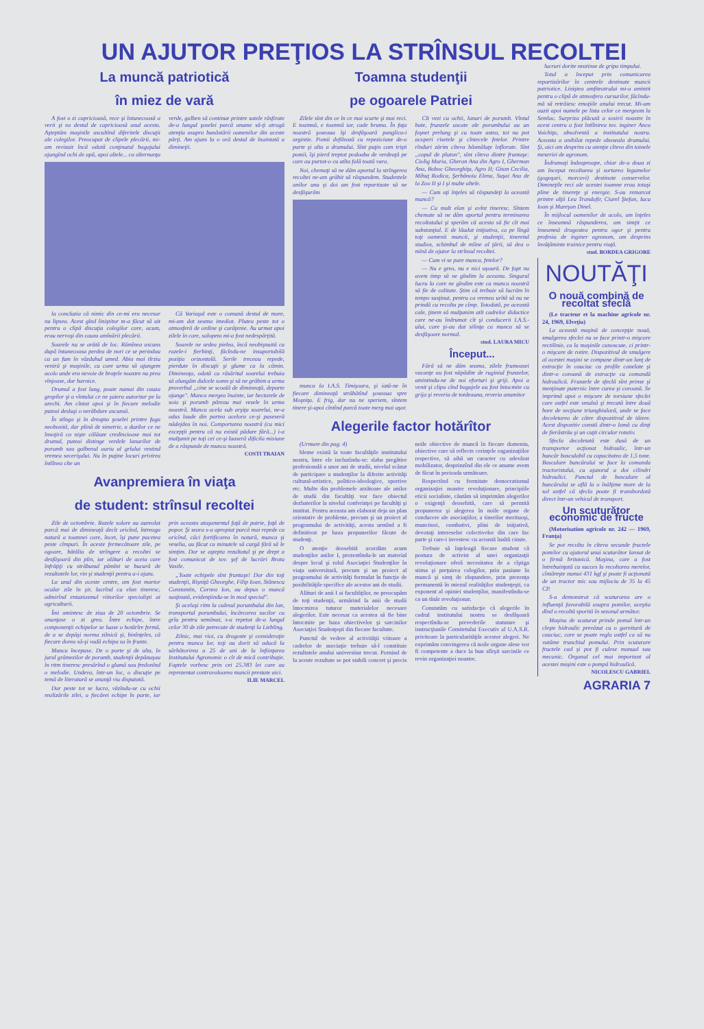UN AJUTOR PREŢIOS LA STRÎNSUL RECOLTEI
La muncă patriotică
în miez de vară
A fost o zi capricioasă, rece şi întunecoasă a verii şi ea destul de capricioasă anul acesta. Aşteptăm maşinile ascultînd diferitele discuţii ale colegilor. Preocupat de clipele plecării, mi-am revizuit încă odată conţinutul bagajului ajungînd ochi de apă, apoi altele... ca alternanţa verde, galben să continue printre satele răsfirate de-a lungul şoselei parcă anume să-ţi atragă atenţia asupra bunăstării oamenilor din aceste părţi. Am ajuns la o oră destul de înaintată a dimineţii.
la concluzia că nimic din ce-mi era necesar nu lipsea. Acest gînd liniştitor m-a făcut să uit pentru o clipă discuţia colegilor care, acum, erau nervoşi din cauza amînării plecării.
Soarele nu se arătă de loc. Rămînea ascuns după întunecoasa perdea de nori ce se perindau ca un fum în văzduhul umed. Abia mai tîrziu veniră şi maşinile, cu care urma să ajungem acolo unde era nevoie de braţele noastre nu prea vînjoase, dar harnice.
Drumul a fost lung, poate numai din cauza gropilor şi a vîntului ce ne şuiera autoritar pe la urechi. Am cîntat apoi şi în fiecare melodie puteai desluşi o nerăbdare ascunsă.
În stînga şi în dreapta şoselei printre fuga neobosită, dar plină de simetrie, a duzilor ce ne însoţiră ca nişte călăuze credincioase mai tot drumul, puteai distinge verdele lanurilor de porumb sau galbenul auriu al grîului vestind vremea secerişului. Nu în puţine locuri privirea întîlnea cîte un
Că Variaşul este o comună destul de mare, mi-am dat seama imediat. Plutea peste tot o atmosferă de ordine şi curăţenie. Au urmat apoi zilele în care, salopeta mi-a fost nedespărţită.
Soarele ne ardea pielea, încă neobişnuită cu razele-i fierbinţi, făcîndu-ne insuportabilă poziţia orizontală. Serile treceau repede, pierdute în discuţii şi glume ca la cămin. Dimineaţa, odată cu răsăritul soarelui trebuia să alungăm dulcele somn şi să ne grăbim a urma proverbul „cine se scoală de dimineaţă, departe ajunge". Munca mergea înainte, iar hectarele de soia şi porumb păreau mai vesele în urma noastră. Munca acela sub arşiţa soarelui, ne-a adus laude din partea acelora ce-şi puseseră nădejdea în noi. Comportarea noastră (cu mici excepţii pentru că nu există pădure fără...) i-a mulţumit pe toţi cei ce-şi luaseră dificila misiune de a răspunde de munca noastră.
COSTI TRAIAN
Avanpremiera în viaţa
de student: strînsul recoltei
Zile de octombrie. Razele solare au aureolat parcă mai de dimineaţă decît oricînd, întreaga natură a toamnei care, încet, îşi pune pacetea peste cîmpuri. În aceste fermecătoare zile, pe ogoare, bătălia de strîngere a recoltei se desfăşoară din plin, iar alături de aceia care înfrăţiţi cu străbunul pămînt se bucură de rezultatele lor, vin şi studenţii pentru a-i ajuta.
La unul din aceste centre, am fost martor ocular zile în şir, lucrînd cu elan tineresc, admirînd entuziasmul viitorilor specialişti ai agriculturii.
Îmi amintesc de ziua de 20 octombrie. Se anunţase o zi grea. Între echipe, între componenţii echipelor se luase o hotărîre fermă, de a se depăşi norma zilnică şi, binînţeles, că fiecare dorea să-şi vadă echipa sa în frunte.
Munca începuse. De o parte şi de alta, în jurul grămezilor de porumb, studenţii depănuşau în ritm tineresc presărînd o glumă sau fredonînd o melodie. Undeva, într-un loc, o discuţie pe temă de literatură se anunţă viu disputată.
Dar peste tot se lucra, văzîndu-se cu ochii realizările zilei, a fiecărei echipe în parte, iar prin aceasta ataşamentul faţă de patrie, faţă de popor. Şi seara s-a apropiat parcă mai repede ca oricînd, căci fortificarea în natură, munca şi veselia, au făcut ca minutele să curgă fără să le simţim. Dar se aştepta rezultatul şi pe drept a fost comunicat de tov. şef de lucrări Bratu Vasile.
„Toate echipele sînt fruntaşe! Dar din toţi studenţii, Rişniţă Gheorghe, Filip Ioan, Stănescu Constantin, Cornea Ion, au depus o muncă susţinută, evidenţiindu-se în mod special".
Şi acelaşi ritm la culesul porumbului din lan, transportul porumbului, încărcarea sacilor cu grîu pentru semănat, s-a repetat de-a lungul celor 30 de zile petrecute de studenţi la Liebling.
Zilnic, mai vioi, cu dragoste şi consideraţie pentru munca lor, toţi au dorit să aducă la sărbătorirea a 25 de ani de la înfiinţarea Institutului Agronomic o cît de mică contribuţie. Faptele vorbesc prin cei 25.383 lei care au reprezentat contravaloarea muncii prestate aici.
ILIE MARCEL
Toamna studenţii
pe ogoarele Patriei
Zilele sînt din ce în ce mai scurte şi mai reci. E toamnă, e toamnă iar, cade bruma. În faţa noastră şoseaua îşi desfăşoară panglica-i argintie. Pomii defilează cu repeziciune de-o parte şi alta a drumului. Sînt puţin cam trişti pomii, îşi pierd treptat podoaba de verdeaţă pe care au purtat-o cu atîta fală toată vara.
Noi, chemaţi să ne dăm aportul la strîngerea recoltei ne-am grăbit să răspundem. Studentele anilor unu şi doi am fost repartizate să ne desfăşurăm
munca la I.A.S. Timişoara, şi iată-ne în fiecare dimineaţă străbătînd şoseaua spre Moşniţa. E frig, dar nu ne speriem, sîntem tinere şi-apoi cîntînd parcă toate merg mai uşor.
Cît vezi cu ochii, lanuri de porumb. Vîntul bate, frunzele uscate ale porumbului au un foşnet prelung şi cu toate astea, tot nu pot acoperi risetele şi cîntecele fetelor. Printre rînduri zărim cîteva băsmăluţe înflorate. Sînt „capul de pluton", sînt cîteva dintre fruntaşe: Ciolig Maria, Gheran Ana din Agro I, Gherman Ana, Boboc Gheorghiţa, Agro II; Gitan Cecilia, Mihuţ Rodica, Şerbănoiu Elena, Suşai Ana de la Zoo II şi I şi multe altele.
— Cum aţi înţeles să răspundeţi la această muncă?
— Cu mult elan şi avînt tineresc. Sîntem chemate să ne dăm aportul pentru terminarea recoltatului şi sperăm că acesta să fie cît mai substanţial. E de lăudat iniţiativa, ca pe lîngă toţi oamenii muncii, şi studenţii, tineretul studios, schimbul de mîine al ţării, să dea o mînă de ajutor la strînsul recoltei.
— Cum vi se pare munca, fetelor?
— Nu e grea, nu e nici uşoară. De fapt nu avem timp să ne gîndim la aceasta. Singurul lucru la care ne gîndim este ca munca noastră să fie de calitate. Ştim că trebuie să lucrăm în tempo susţinut, pentru ca vremea urîtă să nu ne prindă cu recolta pe cîmp. Totodată, pe această cale, ţinem să mulţumim atît cadrelor didactice care ne-au îndrumat cît şi conducerii I.A.S.-ului, care şi-au dat silinţa ca munca să se desfăşoare normal.
stud. LAURA MICU
Început...
Fără să ne dăm seama, zilele frumoasei vacanţe au fost năpădite de ruginiul frunzelor, amintindu-ne de noi eforturi şi griji. Apoi a venit şi clipa cînd bagajele au fost întocmite cu grija şi reveria de totdeauna, reveria anumitor
Alegerile factor hotărîtor
(Urmare din pag. 4)
bleme există la toate facultăţile institutului nostru, între ele incluzîndu-se: slaba pregătire profesională a unor ani de studii, nivelul scăzut de participare a studenţilor la diferite activităţi cultural-artistice, politico-ideologice, sportive etc. Multe din problemele arzătoare ale anilor de studii din facultăţi vor face obiectul dezbaterilor la nivelul conferinţei pe facultăţi şi institut. Pentru aceasta am elaborat deja un plan orientativ de probleme, precum şi un proiect al programului de activităţi, acesta urmînd a fi definitivat pe baza propunerilor făcute de studenţi.
O atenţie deosebită acordăm acum studenţilor anilor I, prezentîndu-le un material despre locul şi rolul Asociaţiei Studenţilor în viaţa universitară, precum şi un proiect al programului de activităţi formulat în funcţie de posibilităţile specifice ale acestor ani de studii.
Alături de anii I ai facultăţilor, ne preocupăm de toţi studenţii, urmărind la anii de studii întocmirea tuturor materialelor necesare alegerilor. Este necesar ca acestea să fie bine întocmite pe baza obiectivelor şi sarcinilor Asociaţiei Studenţeşti din fiecare facultate.
Punctul de vedere al activităţii viitoare a cadrelor de asociaţie trebuie să-l constituie rezultatele anului universitar trecut. Pornind de la aceste rezultate se pot stabili concret şi precis noile obiective de muncă în fiecare domeniu, obiective care să reflecte cerinţele organizaţiilor respective, să aibă un caracter cu adevărat mobilizator, desprinzînd din ele ce anume avem de făcut în perioada următoare.
Respectînd cu fermitate democratismul organizaţiei noastre revoluţionare, principiile eticii socialiste, căutăm să imprimăm alegerilor o exigenţă deosebită, care să permită propunerea şi alegerea în noile organe de conducere ale asociaţiilor, a tinerilor merituoşi, muncitori, combativi, plini de iniţiativă, devotaţi intereselor colectivelor din care fac parte şi care-i investesc cu această înaltă cinste.
Trebuie să înţeleagă fiecare student că postura de activist al unei organizaţii revoluţionare oferă necesitatea de a cîştiga stima şi preţuirea colegilor, prin pasiune în muncă şi simţ de răspundere, prin prezenţa permanentă în miezul realităţilor studenţeşti, ca exponent al opiniei studenţilor, manifestîndu-se ca un tînăr revoluţionar.
Constatăm cu satisfacţie că alegerile în cadrul institutului nostru se desfăşoară respectîndu-se prevederile statutare şi instrucţiunile Comitetului Executiv al U.A.S.R. privitoare la particularităţile acestor alegeri. Ne exprimăm convingerea că noile organe alese vor fi competente a duce la bun sfîrşit sarcinile ce revin organizaţiei noastre.
lucruri dorite neatinse de gripa timpului.
Totul a început prin comunicarea repartizărilor în centrele destinate muncii patriotice. Liniştea amfiteatrului mi-a amintit pentru o clipă de atmosfera cursurilor, făcîndu-mă să retrăiesc emoţiile anului trecut. Mi-am auzit apoi numele pe lista celor ce mergeam la Semlac. Surpriza plăcută a sosirii noastre în acest centru a fost întîlnirea tov. inginer Anca Voichiţa, absolventă a institutului nostru. Aceasta a anihilat repede oboseala drumului. Şi, aici am desprins cu atenţie cîteva din tainele meseriei de agronom.
Îndrumaţi îndeaproape, chiar de-a doua zi am început recoltarea şi sortarea legumelor (gogoşari, morcovi) destinate conservelor. Dimineţile reci ale acestei toamne erau totuşi pline de tinereţe şi energie. S-au remarcat printre alţii Leu Trandafir, Ciurel Ştefan, Iucu Ioan şi Mureşan Dinel.
În mijlocul oamenilor de acolo, am înţeles ce înseamnă răspunderea, am simţit ce înseamnă dragostea pentru ogor şi pentru profesia de inginer agronom, am desprins învăţăminte trainice pentru viaţă.
stud. BORDEA GRIGORE
NOUTĂŢI
O nouă combină de recoltat sfeclă
(Le tracteur et la machine agricole nr. 24, 1969, Elveţia)
La această maşină de concepţie nouă, smulgerea sfeclei nu se face printr-o mişcare rectilinie, ca la maşinile cunoscute, ci printr-o mişcare de rotire. Dispozitivul de smulgere al acestei maşini se compune dintr-un lanţ de extracţie în cauciuc cu profile canelate şi dintr-o coroană de extracţie cu comandă hidraulică. Frunzele de sfeclă sînt prinse şi menţinute puternic între curea şi coroană. Se imprimă apoi o mişcare de torsiune sfeclei care astfel este smulsă şi trecută între două bare de secţiune triunghiulară, unde se face decoletarea de către dispozitivul de tăiere. Acest dispozitiv constă dintr-o lamă cu dinţi de fierăstrău şi un cuţit circular rotativ.
Sfecla decoletată este dusă de un transportor acţionat hidraulic, într-un buncăr basculabil cu capacitatea de 1,5 tone. Basculare buncărului se face la comanda tractoristului, cu ajutorul a doi cilindri hidraulici. Punctul de basculare al buncărului se află la o înălţime mare de la sol astfel că sfecla poate fi transbordată direct într-un vehicul de transport.
Un scuturător economic de fructe
(Motorisation agricole nr. 242 — 1969, Franţa)
Se pot recolta în cîteva secunde fructele pomilor cu ajutorul unui scuturător lansat de o firmă britanică. Maşina, care a fost întrebuinţată cu succes la recoltarea merelor, cîntăreşte numai 431 kgf şi poate fi acţionată de un tractor mic sau mijlociu de 35 la 45 CP.
S-a demonstrat că scuturarea are o influenţă favorabilă asupra pomilor, aceştia dînd o recoltă sporită în sezonul următor.
Maşina de scuturat prinde pomul într-un cleşte hidraulic prevăzut cu o garnitură de cauciuc, care se poate regla astfel ca să nu vatăme trunchiul pomului. Prin scuturare fructele cad şi pot fi culese manual sau mecanic. Organul cel mai important al acestei maşini este o pompă hidraulică.
NICOLESCU GABRIEL
AGRARIA 7